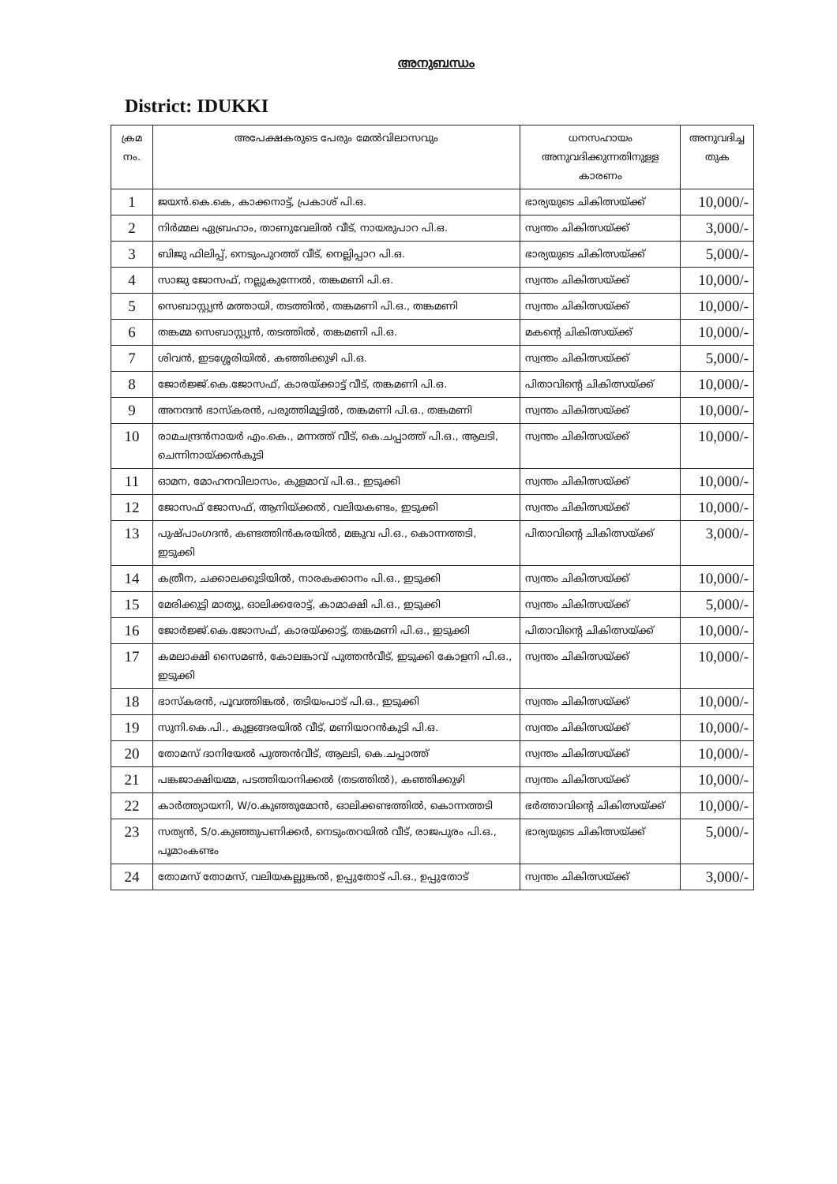അനുബന്ധം
District: IDUKKI
| ക്രമ നം. | അപേക്ഷകരുടെ പേരും മേൽവിലാസവും | ധനസഹായം അനുവദിക്കുന്നതിനുള്ള കാരണം | അനുവദിച്ച തുക |
| --- | --- | --- | --- |
| 1 | ജയൻ.കെ.കെ, കാക്കനാട്ട്, പ്രകാശ് പി.ഒ. | ഭാര്യയുടെ ചികിത്സയ്ക്ക് | 10,000/- |
| 2 | നിർമ്മല ഏബ്രഹാം, താണുവേലിൽ വീട്, നായരുപാറ പി.ഒ. | സ്വന്തം ചികിത്സയ്ക്ക് | 3,000/- |
| 3 | ബിജു ഫിലിപ്പ്, നെടുംപുറത്ത് വീട്, നെല്ലിപ്പാറ പി.ഒ. | ഭാര്യയുടെ ചികിത്സയ്ക്ക് | 5,000/- |
| 4 | സാജു ജോസഫ്, നല്ലുകുന്നേൽ, തങ്കമണി പി.ഒ. | സ്വന്തം ചികിത്സയ്ക്ക് | 10,000/- |
| 5 | സെബാസ്റ്റ്യൻ മത്തായി, തടത്തിൽ, തങ്കമണി പി.ഒ., തങ്കമണി | സ്വന്തം ചികിത്സയ്ക്ക് | 10,000/- |
| 6 | തങ്കമ്മ സെബാസ്റ്റ്യൻ, തടത്തിൽ, തങ്കമണി പി.ഒ. | മകന്റെ ചികിത്സയ്ക്ക് | 10,000/- |
| 7 | ശിവൻ, ഇടശ്ശേരിയിൽ, കഞ്ഞിക്കുഴി പി.ഒ. | സ്വന്തം ചികിത്സയ്ക്ക് | 5,000/- |
| 8 | ജോർജ്ജ്.കെ.ജോസഫ്, കാരയ്ക്കാട്ട് വീട്, തങ്കമണി പി.ഒ. | പിതാവിന്റെ ചികിത്സയ്ക്ക് | 10,000/- |
| 9 | അനന്ദൻ ഭാസ്കരൻ, പരുത്തിമൂട്ടിൽ, തങ്കമണി പി.ഒ., തങ്കമണി | സ്വന്തം ചികിത്സയ്ക്ക് | 10,000/- |
| 10 | രാമചന്ദ്രൻനായർ എം.കെ., മന്നത്ത് വീട്, കെ.ചപ്പാത്ത് പി.ഒ., ആലടി, ചെന്നിനായ്ക്കൻകുടി | സ്വന്തം ചികിത്സയ്ക്ക് | 10,000/- |
| 11 | ഓമന, മോഹനവിലാസം, കുളമാവ് പി.ഒ., ഇടുക്കി | സ്വന്തം ചികിത്സയ്ക്ക് | 10,000/- |
| 12 | ജോസഫ് ജോസഫ്, ആനിയ്ക്കൽ, വലിയകണ്ടം, ഇടുക്കി | സ്വന്തം ചികിത്സയ്ക്ക് | 10,000/- |
| 13 | പുഷ്പാംഗദൻ, കണ്ടത്തിൻകരയിൽ, മങ്കുവ പി.ഒ., കൊന്നത്തടി, ഇടുക്കി | പിതാവിന്റെ ചികിത്സയ്ക്ക് | 3,000/- |
| 14 | കത്രീന, ചക്കാലക്കുടിയിൽ, നാരകക്കാനം പി.ഒ., ഇടുക്കി | സ്വന്തം ചികിത്സയ്ക്ക് | 10,000/- |
| 15 | മേരിക്കുട്ടി മാത്യു, ഓലിക്കരോട്ട്, കാമാക്ഷി പി.ഒ., ഇടുക്കി | സ്വന്തം ചികിത്സയ്ക്ക് | 5,000/- |
| 16 | ജോർജ്ജ്.കെ.ജോസഫ്, കാരയ്ക്കാട്ട്, തങ്കമണി പി.ഒ., ഇടുക്കി | പിതാവിന്റെ ചികിത്സയ്ക്ക് | 10,000/- |
| 17 | കമലാക്ഷി സൈമൺ, കോലങ്കാവ് പുത്തൻവീട്, ഇടുക്കി കോളനി പി.ഒ., ഇടുക്കി | സ്വന്തം ചികിത്സയ്ക്ക് | 10,000/- |
| 18 | ഭാസ്കരൻ, പൂവത്തിങ്കൽ, തടിയംപാട് പി.ഒ., ഇടുക്കി | സ്വന്തം ചികിത്സയ്ക്ക് | 10,000/- |
| 19 | സുനി.കെ.പി., കുളങ്ങരയിൽ വീട്, മണിയാറൻകുടി പി.ഒ. | സ്വന്തം ചികിത്സയ്ക്ക് | 10,000/- |
| 20 | തോമസ് ദാനിയേൽ പുത്തൻവീട്, ആലടി, കെ.ചപ്പാത്ത് | സ്വന്തം ചികിത്സയ്ക്ക് | 10,000/- |
| 21 | പങ്കജാക്ഷിയമ്മ, പടത്തിയാനിക്കൽ (തടത്തിൽ), കഞ്ഞിക്കുഴി | സ്വന്തം ചികിത്സയ്ക്ക് | 10,000/- |
| 22 | കാർത്ത്യായനി, W/o.കുഞ്ഞുമോൻ, ഓലിക്കണ്ടത്തിൽ, കൊന്നത്തടി | ഭർത്താവിന്റെ ചികിത്സയ്ക്ക് | 10,000/- |
| 23 | സത്യൻ, S/o.കുഞ്ഞുപണിക്കർ, നെടുംതറയിൽ വീട്, രാജപുരം പി.ഒ., പൂമാംകണ്ടം | ഭാര്യയുടെ ചികിത്സയ്ക്ക് | 5,000/- |
| 24 | തോമസ് തോമസ്, വലിയകല്ലുങ്കൽ, ഉപ്പുതോട് പി.ഒ., ഉപ്പുതോട് | സ്വന്തം ചികിത്സയ്ക്ക് | 3,000/- |